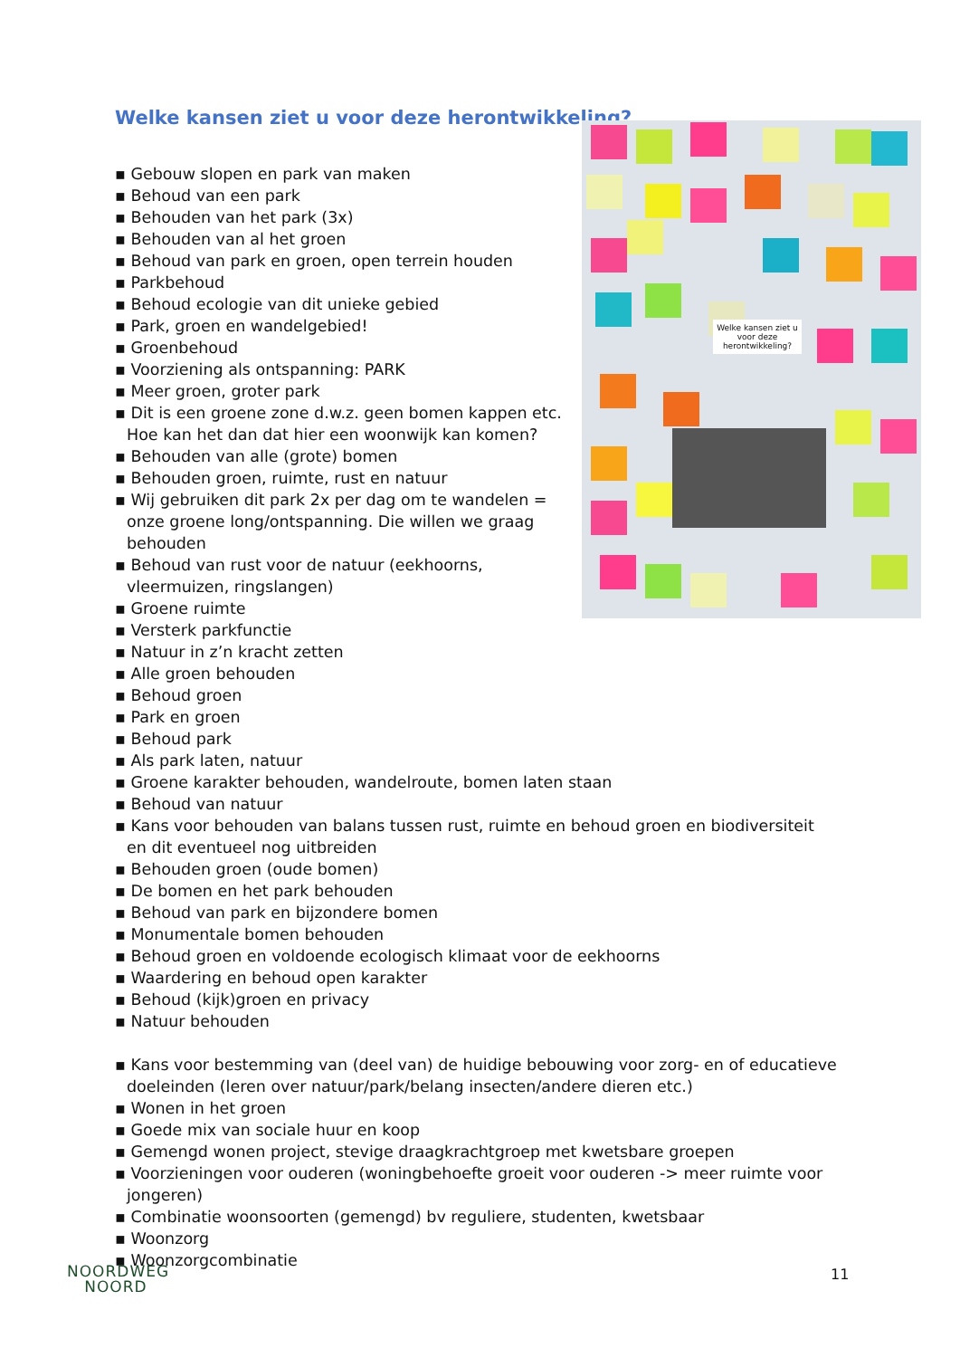Welke kansen ziet u voor deze herontwikkeling?
Welke kansen ziet u voor deze herontwikkeling?
▪ Gebouw slopen en park van maken
▪ Behoud van een park
▪ Behouden van het park (3x)
▪ Behouden van al het groen
▪ Behoud van park en groen, open terrein houden
▪ Parkbehoud
▪ Behoud ecologie van dit unieke gebied
▪ Park, groen en wandelgebied!
▪ Groenbehoud
▪ Voorziening als ontspanning: PARK
▪ Meer groen, groter park
▪ Dit is een groene zone d.w.z. geen bomen kappen etc. Hoe kan het dan dat hier een woonwijk kan komen?
▪ Behouden van alle (grote) bomen
▪ Behouden groen, ruimte, rust en natuur
▪ Wij gebruiken dit park 2x per dag om te wandelen = onze groene long/ontspanning. Die willen we graag behouden
▪ Behoud van rust voor de natuur (eekhoorns, vleermuizen, ringslangen)
▪ Groene ruimte
▪ Versterk parkfunctie
▪ Natuur in z’n kracht zetten
▪ Alle groen behouden
▪ Behoud groen
▪ Park en groen
▪ Behoud park
▪ Als park laten, natuur
▪ Groene karakter behouden, wandelroute, bomen laten staan
▪ Behoud van natuur
▪ Kans voor behouden van balans tussen rust, ruimte en behoud groen en biodiversiteit en dit eventueel nog uitbreiden
▪ Behouden groen (oude bomen)
▪ De bomen en het park behouden
▪ Behoud van park en bijzondere bomen
▪ Monumentale bomen behouden
▪ Behoud groen en voldoende ecologisch klimaat voor de eekhoorns
▪ Waardering en behoud open karakter
▪ Behoud (kijk)groen en privacy
▪ Natuur behouden
▪ Kans voor bestemming van (deel van) de huidige bebouwing voor zorg- en of educatieve doeleinden (leren over natuur/park/belang insecten/andere dieren etc.)
▪ Wonen in het groen
▪ Goede mix van sociale huur en koop
▪ Gemengd wonen project, stevige draagkrachtgroep met kwetsbare groepen
▪ Voorzieningen voor ouderen (woningbehoefte groeit voor ouderen -> meer ruimte voor jongeren)
▪ Combinatie woonsoorten (gemengd) bv reguliere, studenten, kwetsbaar
▪ Woonzorg
▪ Woonzorgcombinatie
NOORDWEG
NOORD
11